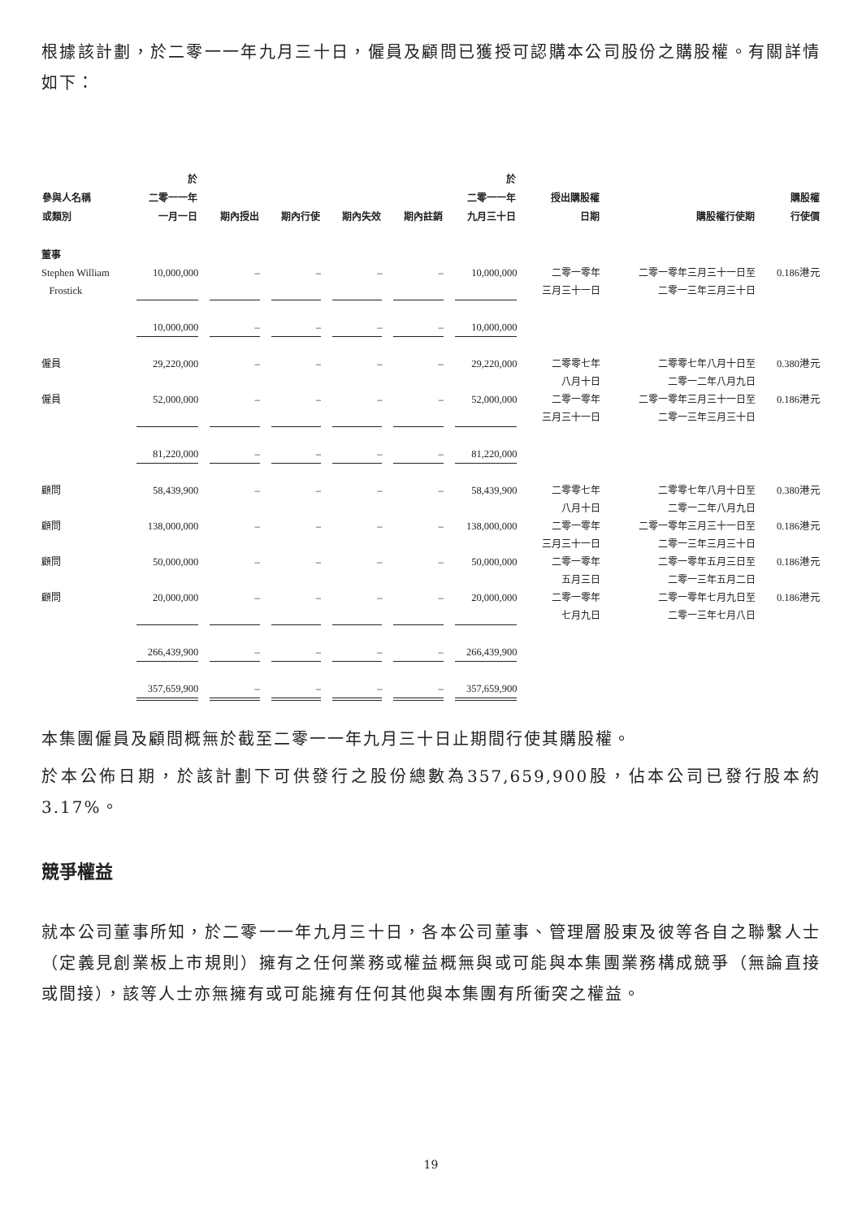根據該計劃，於二零一一年九月三十日，僱員及顧問已獲授可認購本公司股份之購股權。有關詳情如下：
| 參與人名稱 或類別 | 於 二零一一年 一月一日 | 期內授出 | 期內行使 | 期內失效 | 期內註銷 | 於 二零一一年 九月三十日 | 授出購股權 日期 | 購股權行使期 | 購股權 行使價 |
| --- | --- | --- | --- | --- | --- | --- | --- | --- | --- |
| 董事 | | | | | | | | | |
| Stephen William Frostick | 10,000,000 | – | – | – | – | 10,000,000 | 二零一零年 三月三十一日 | 二零一零年三月三十一日至 二零一三年三月三十日 | 0.186港元 |
| | 10,000,000 | – | – | – | – | 10,000,000 | | | |
| 僱員 | 29,220,000 | – | – | – | – | 29,220,000 | 二零零七年 八月十日 | 二零零七年八月十日至 二零一二年八月九日 | 0.380港元 |
| 僱員 | 52,000,000 | – | – | – | – | 52,000,000 | 二零一零年 三月三十一日 | 二零一零年三月三十一日至 二零一三年三月三十日 | 0.186港元 |
| | 81,220,000 | – | – | – | – | 81,220,000 | | | |
| 顧問 | 58,439,900 | – | – | – | – | 58,439,900 | 二零零七年 八月十日 | 二零零七年八月十日至 二零一二年八月九日 | 0.380港元 |
| 顧問 | 138,000,000 | – | – | – | – | 138,000,000 | 二零一零年 三月三十一日 | 二零一零年三月三十一日至 二零一三年三月三十日 | 0.186港元 |
| 顧問 | 50,000,000 | – | – | – | – | 50,000,000 | 二零一零年 五月三日 | 二零一零年五月三日至 二零一三年五月二日 | 0.186港元 |
| 顧問 | 20,000,000 | – | – | – | – | 20,000,000 | 二零一零年 七月九日 | 二零一零年七月九日至 二零一三年七月八日 | 0.186港元 |
| | 266,439,900 | – | – | – | – | 266,439,900 | | | |
| | 357,659,900 | – | – | – | – | 357,659,900 | | | |
本集團僱員及顧問概無於截至二零一一年九月三十日止期間行使其購股權。
於本公佈日期，於該計劃下可供發行之股份總數為357,659,900股，佔本公司已發行股本約3.17%。
競爭權益
就本公司董事所知，於二零一一年九月三十日，各本公司董事、管理層股東及彼等各自之聯繫人士（定義見創業板上市規則）擁有之任何業務或權益概無與或可能與本集團業務構成競爭（無論直接或間接），該等人士亦無擁有或可能擁有任何其他與本集團有所衝突之權益。
19